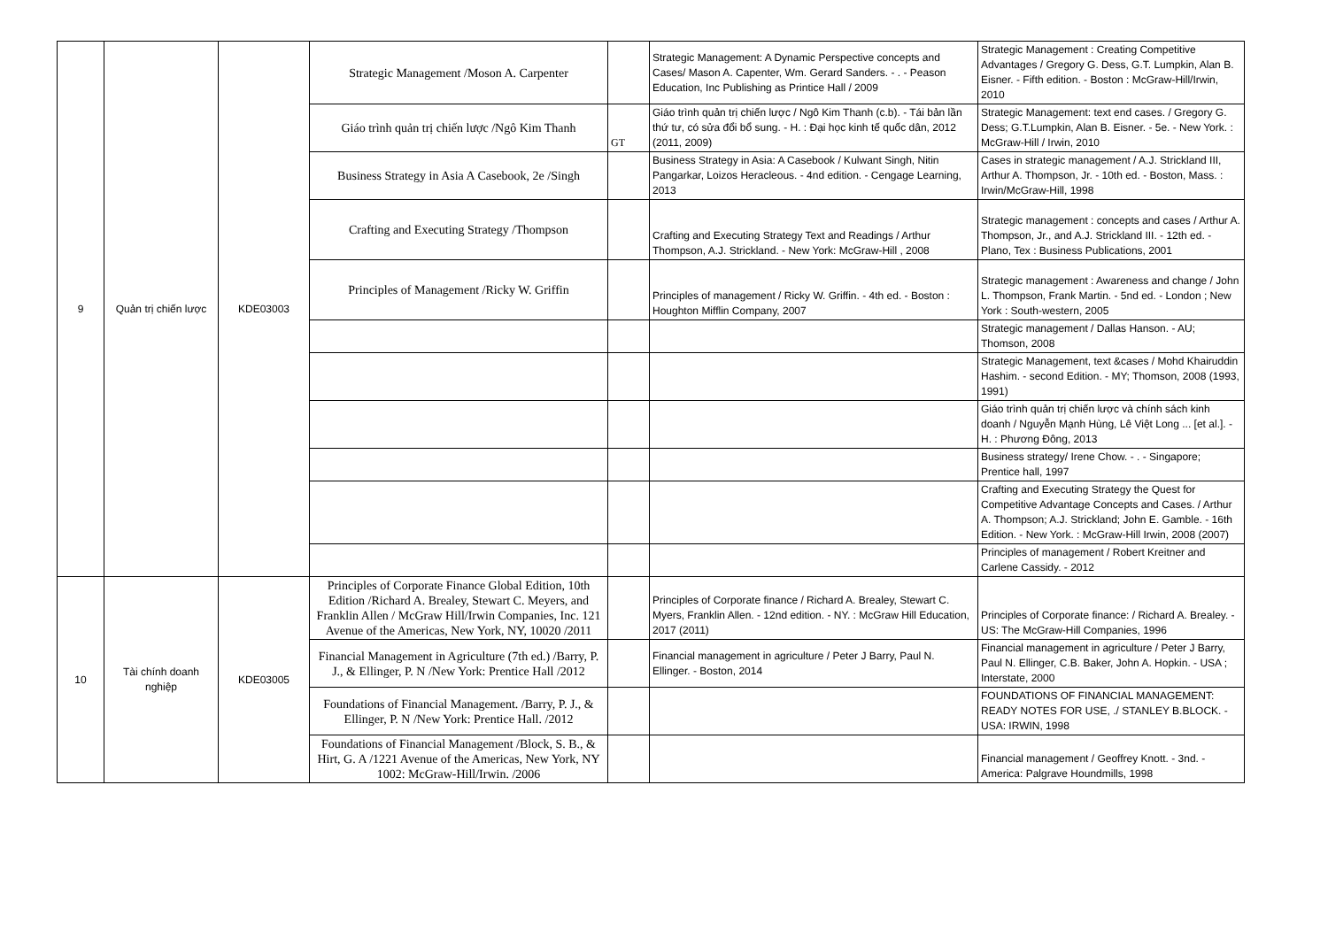| 9 | Quản trị chiến lược | KDE03003 | Strategic Management /Moson A. Carpenter | | Strategic Management: A Dynamic Perspective concepts and Cases/ Mason A. Capenter, Wm. Gerard Sanders. - . - Peason Education, Inc Publishing as Printice Hall / 2009 | Strategic Management : Creating Competitive Advantages / Gregory G. Dess, G.T. Lumpkin, Alan B. Eisner. - Fifth edition. - Boston : McGraw-Hill/Irwin, 2010 |
| | | | Giáo trình quản trị chiến lược /Ngô Kim Thanh | GT | Giáo trình quản trị chiến lược / Ngô Kim Thanh (c.b). - Tái bản lần thứ tư, có sửa đổi bổ sung. - H. : Đại học kinh tế quốc dân, 2012 (2011, 2009) | Strategic Management: text end cases. / Gregory G. Dess; G.T.Lumpkin, Alan B. Eisner. - 5e. - New York. : McGraw-Hill / Irwin, 2010 |
| | | | Business Strategy in Asia A Casebook, 2e /Singh | | Business Strategy in Asia: A Casebook / Kulwant Singh, Nitin Pangarkar, Loizos Heracleous. - 4nd edition. - Cengage Learning, 2013 | Cases in strategic management / A.J. Strickland III, Arthur A. Thompson, Jr. - 10th ed. - Boston, Mass. : Irwin/McGraw-Hill, 1998 |
| | | | Crafting and Executing Strategy /Thompson | | Crafting and Executing Strategy Text and Readings / Arthur Thompson, A.J. Strickland. - New York: McGraw-Hill , 2008 | Strategic management : concepts and cases / Arthur A. Thompson, Jr., and A.J. Strickland III. - 12th ed. - Plano, Tex : Business Publications, 2001 |
| | | | Principles of Management /Ricky W. Griffin | | Principles of management / Ricky W. Griffin. - 4th ed. - Boston : Houghton Mifflin Company, 2007 | Strategic management : Awareness and change / John L. Thompson, Frank Martin. - 5nd ed. - London ; New York : South-western, 2005 |
| | | | | | | Strategic management / Dallas Hanson. - AU; Thomson, 2008 |
| | | | | | | Strategic Management, text &cases / Mohd Khairuddin Hashim. - second Edition. - MY; Thomson, 2008 (1993, 1991) |
| | | | | | | Giáo trình quản trị chiến lược và chính sách kinh doanh / Nguyễn Mạnh Hùng, Lê Việt Long ... [et al.]. - H. : Phương Đông, 2013 |
| | | | | | | Business strategy/ Irene Chow. - . - Singapore; Prentice hall, 1997 |
| | | | | | | Crafting and Executing Strategy the Quest for Competitive Advantage Concepts and Cases. / Arthur A. Thompson; A.J. Strickland; John E. Gamble. - 16th Edition. - New York. : McGraw-Hill Irwin, 2008 (2007) |
| | | | | | | Principles of management / Robert Kreitner and Carlene Cassidy. - 2012 |
| 10 | Tài chính doanh nghiệp | KDE03005 | Principles of Corporate Finance Global Edition, 10th Edition /Richard A. Brealey, Stewart C. Meyers, and Franklin Allen / McGraw Hill/Irwin Companies, Inc. 121 Avenue of the Americas, New York, NY, 10020 /2011 | | Principles of Corporate finance / Richard A. Brealey, Stewart C. Myers, Franklin Allen. - 12nd edition. - NY. : McGraw Hill Education, 2017 (2011) | Principles of Corporate finance: / Richard A. Brealey. - US: The McGraw-Hill Companies, 1996 |
| | | | Financial Management in Agriculture (7th ed.) /Barry, P. J., & Ellinger, P. N /New York: Prentice Hall /2012 | | Financial management in agriculture / Peter J Barry, Paul N. Ellinger. - Boston, 2014 | Financial management in agriculture / Peter J Barry, Paul N. Ellinger, C.B. Baker, John A. Hopkin. - USA ; Interstate, 2000 |
| | | | Foundations of Financial Management. /Barry, P. J., & Ellinger, P. N /New York: Prentice Hall. /2012 | | | FOUNDATIONS OF FINANCIAL MANAGEMENT: READY NOTES FOR USE, ./ STANLEY B.BLOCK. - USA: IRWIN, 1998 |
| | | | Foundations of Financial Management /Block, S. B., & Hirt, G. A /1221 Avenue of the Americas, New York, NY 1002: McGraw-Hill/Irwin. /2006 | | | Financial management / Geoffrey Knott. - 3nd. - America: Palgrave Houndmills, 1998 |